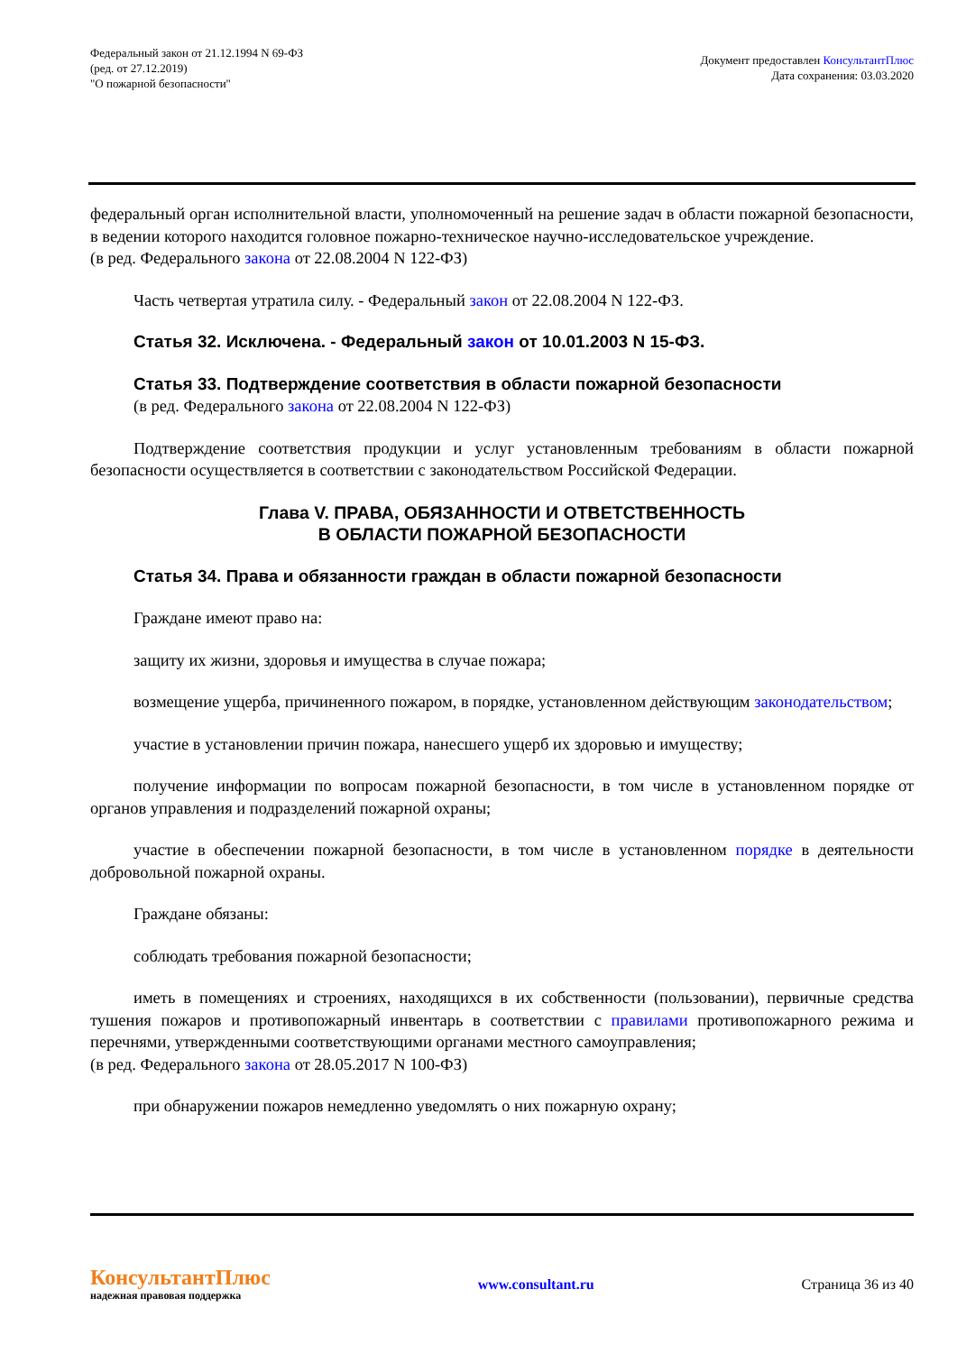Федеральный закон от 21.12.1994 N 69-ФЗ
(ред. от 27.12.2019)
"О пожарной безопасности"
Документ предоставлен КонсультантПлюс
Дата сохранения: 03.03.2020
федеральный орган исполнительной власти, уполномоченный на решение задач в области пожарной безопасности, в ведении которого находится головное пожарно-техническое научно-исследовательское учреждение.
(в ред. Федерального закона от 22.08.2004 N 122-ФЗ)
Часть четвертая утратила силу. - Федеральный закон от 22.08.2004 N 122-ФЗ.
Статья 32. Исключена. - Федеральный закон от 10.01.2003 N 15-ФЗ.
Статья 33. Подтверждение соответствия в области пожарной безопасности
(в ред. Федерального закона от 22.08.2004 N 122-ФЗ)
Подтверждение соответствия продукции и услуг установленным требованиям в области пожарной безопасности осуществляется в соответствии с законодательством Российской Федерации.
Глава V. ПРАВА, ОБЯЗАННОСТИ И ОТВЕТСТВЕННОСТЬ
В ОБЛАСТИ ПОЖАРНОЙ БЕЗОПАСНОСТИ
Статья 34. Права и обязанности граждан в области пожарной безопасности
Граждане имеют право на:
защиту их жизни, здоровья и имущества в случае пожара;
возмещение ущерба, причиненного пожаром, в порядке, установленном действующим законодательством;
участие в установлении причин пожара, нанесшего ущерб их здоровью и имуществу;
получение информации по вопросам пожарной безопасности, в том числе в установленном порядке от органов управления и подразделений пожарной охраны;
участие в обеспечении пожарной безопасности, в том числе в установленном порядке в деятельности добровольной пожарной охраны.
Граждане обязаны:
соблюдать требования пожарной безопасности;
иметь в помещениях и строениях, находящихся в их собственности (пользовании), первичные средства тушения пожаров и противопожарный инвентарь в соответствии с правилами противопожарного режима и перечнями, утвержденными соответствующими органами местного самоуправления;
(в ред. Федерального закона от 28.05.2017 N 100-ФЗ)
при обнаружении пожаров немедленно уведомлять о них пожарную охрану;
КонсультантПлюс
надежная правовая поддержка
www.consultant.ru Страница 36 из 40